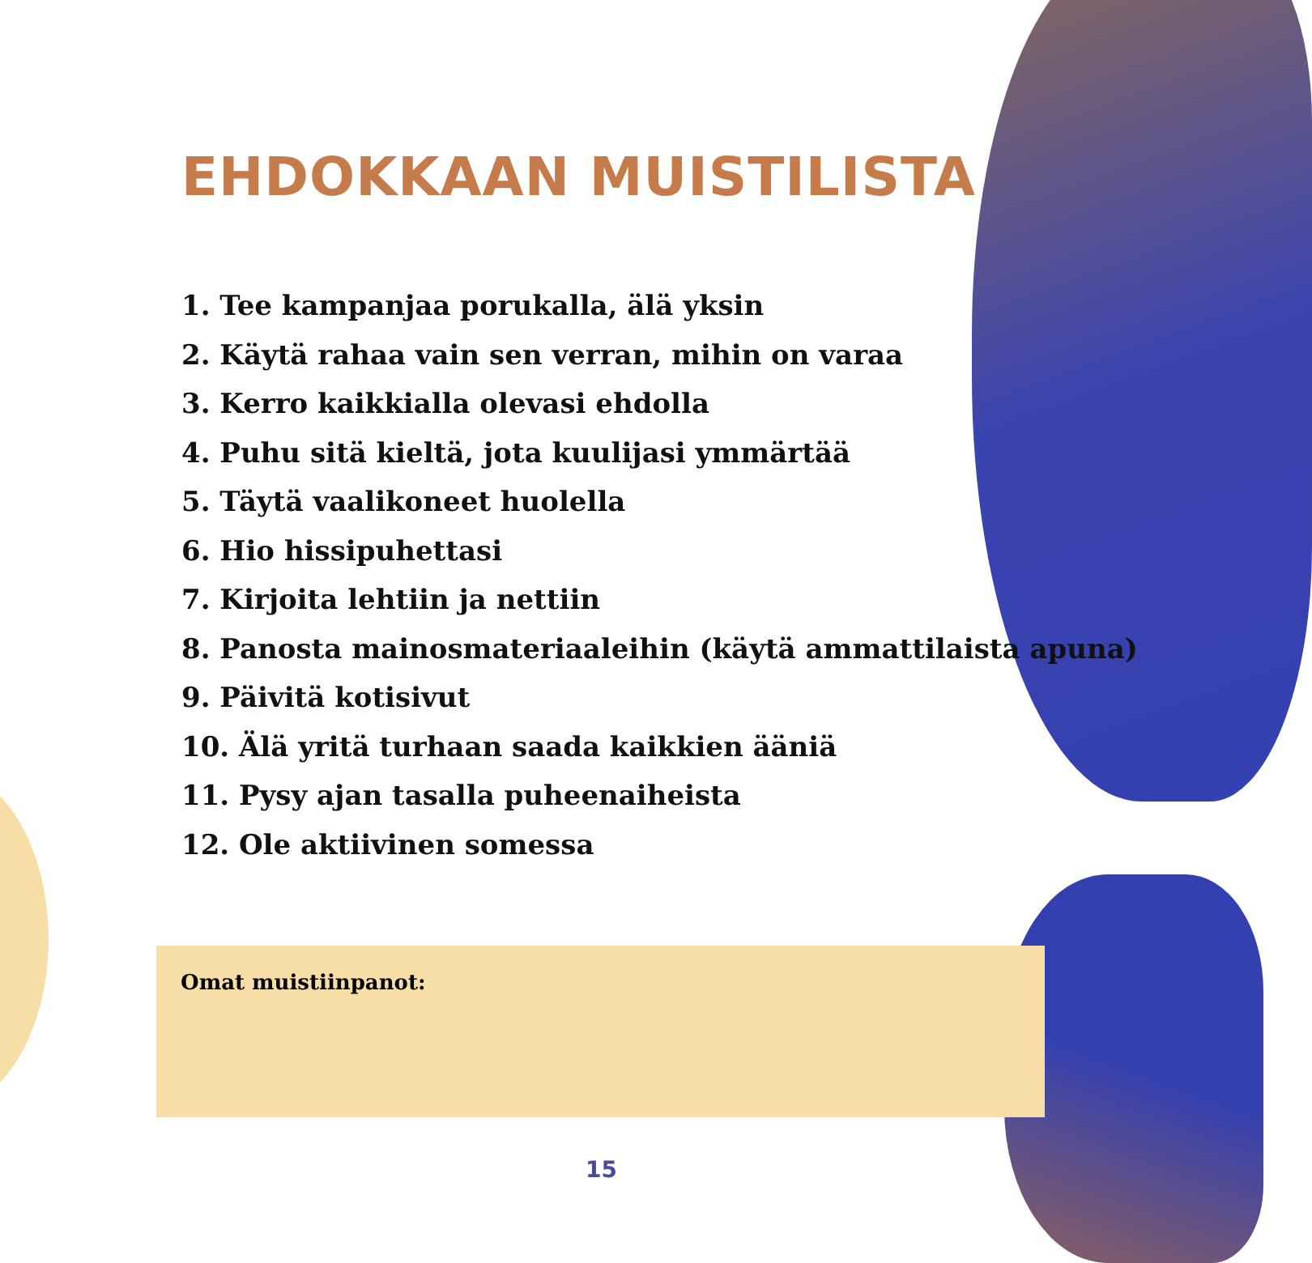EHDOKKAAN MUISTILISTA
1. Tee kampanjaa porukalla, älä yksin
2. Käytä rahaa vain sen verran, mihin on varaa
3. Kerro kaikkialla olevasi ehdolla
4. Puhu sitä kieltä, jota kuulijasi ymmärtää
5. Täytä vaalikoneet huolella
6. Hio hissipuhettasi
7. Kirjoita lehtiin ja nettiin
8. Panosta mainosmateriaaleihin (käytä ammattilaista apuna)
9. Päivitä kotisivut
10. Älä yritä turhaan saada kaikkien ääniä
11. Pysy ajan tasalla puheenaiheista
12. Ole aktiivinen somessa
Omat muistiinpanot:
15